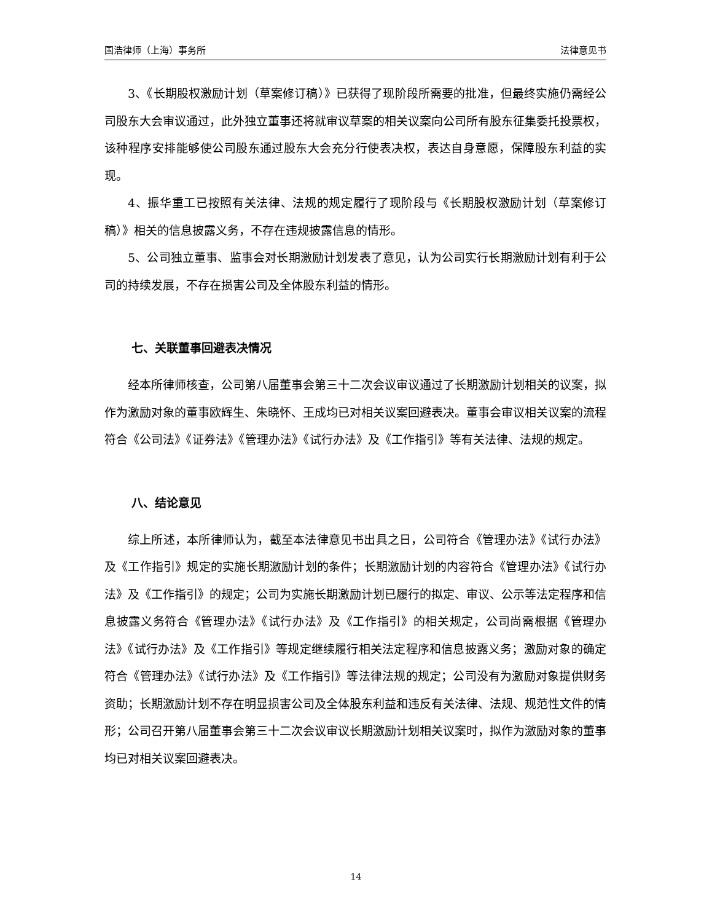国浩律师（上海）事务所 法律意见书
3、《长期股权激励计划（草案修订稿）》已获得了现阶段所需要的批准，但最终实施仍需经公司股东大会审议通过，此外独立董事还将就审议草案的相关议案向公司所有股东征集委托投票权，该种程序安排能够使公司股东通过股东大会充分行使表决权，表达自身意愿，保障股东利益的实现。
4、振华重工已按照有关法律、法规的规定履行了现阶段与《长期股权激励计划（草案修订稿）》相关的信息披露义务，不存在违规披露信息的情形。
5、公司独立董事、监事会对长期激励计划发表了意见，认为公司实行长期激励计划有利于公司的持续发展，不存在损害公司及全体股东利益的情形。
七、关联董事回避表决情况
经本所律师核查，公司第八届董事会第三十二次会议审议通过了长期激励计划相关的议案，拟作为激励对象的董事欧辉生、朱晓怀、王成均已对相关议案回避表决。董事会审议相关议案的流程符合《公司法》《证券法》《管理办法》《试行办法》及《工作指引》等有关法律、法规的规定。
八、结论意见
综上所述，本所律师认为，截至本法律意见书出具之日，公司符合《管理办法》《试行办法》及《工作指引》规定的实施长期激励计划的条件；长期激励计划的内容符合《管理办法》《试行办法》及《工作指引》的规定；公司为实施长期激励计划已履行的拟定、审议、公示等法定程序和信息披露义务符合《管理办法》《试行办法》及《工作指引》的相关规定，公司尚需根据《管理办法》《试行办法》及《工作指引》等规定继续履行相关法定程序和信息披露义务；激励对象的确定符合《管理办法》《试行办法》及《工作指引》等法律法规的规定；公司没有为激励对象提供财务资助；长期激励计划不存在明显损害公司及全体股东利益和违反有关法律、法规、规范性文件的情形；公司召开第八届董事会第三十二次会议审议长期激励计划相关议案时，拟作为激励对象的董事均已对相关议案回避表决。
14